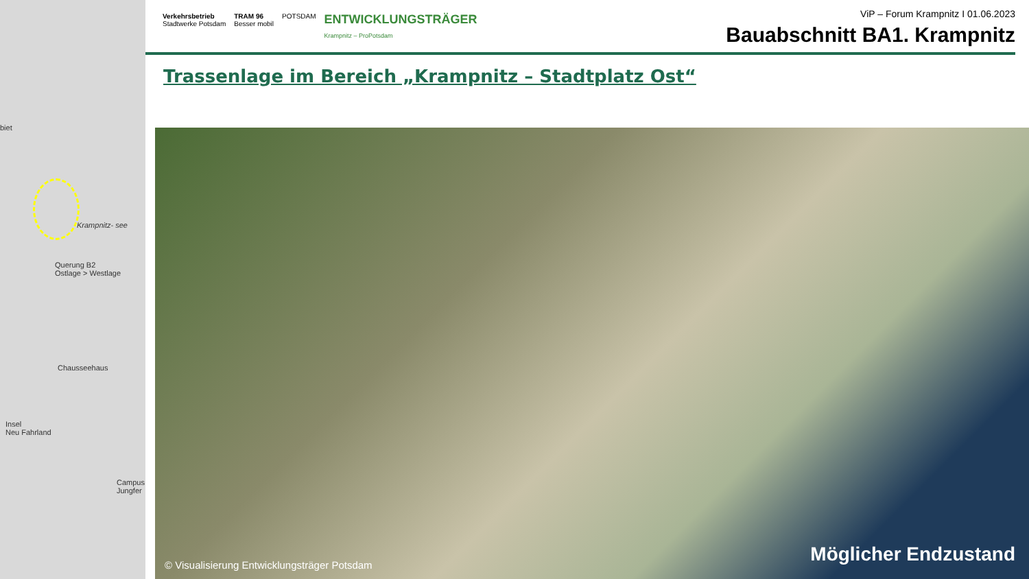biet
Krampnitz- see
Querung B2
Ostlage > Westlage
Chausseehaus
Insel
Neu Fahrland
Campus Jungfer
Verkehrsbetrieb
Stadtwerke Potsdam
TRAM 96
Besser mobil
POTSDAM
ENTWICKLUNGSTRÄGER
Krampnitz – ProPotsdam
ViP – Forum Krampnitz I 01.06.2023
Bauabschnitt BA1. Krampnitz
Trassenlage im Bereich „Krampnitz – Stadtplatz Ost“
© Visualisierung Entwicklungsträger Potsdam
Möglicher Endzustand